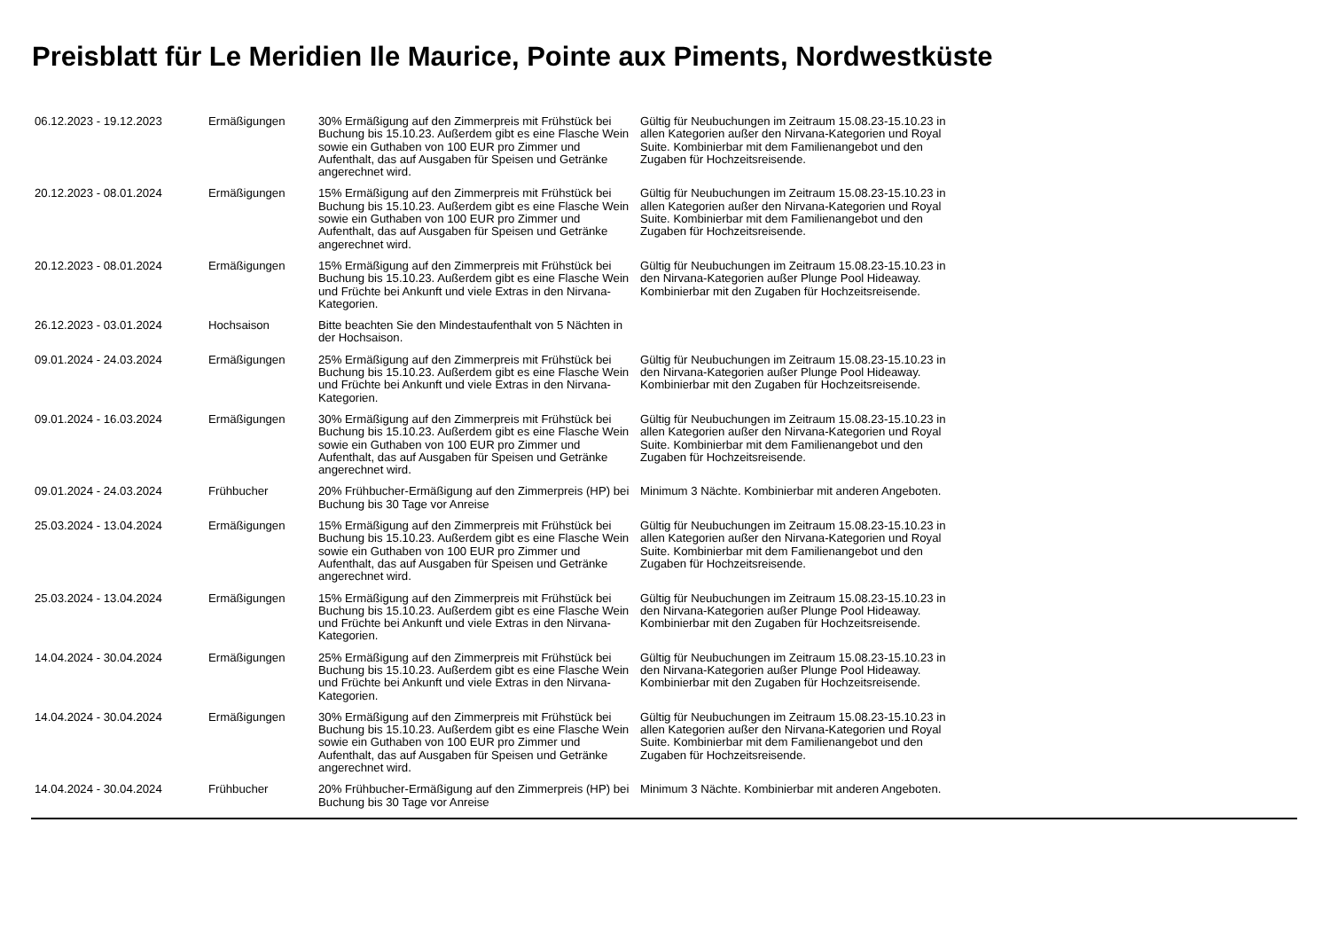Preisblatt für Le Meridien Ile Maurice, Pointe aux Piments, Nordwestküste
| 06.12.2023 - 19.12.2023 | Ermäßigungen | 30% Ermäßigung auf den Zimmerpreis mit Frühstück bei Buchung bis 15.10.23. Außerdem gibt es eine Flasche Wein sowie ein Guthaben von 100 EUR pro Zimmer und Aufenthalt, das auf Ausgaben für Speisen und Getränke angerechnet wird. | Gültig für Neubuchungen im Zeitraum 15.08.23-15.10.23 in allen Kategorien außer den Nirvana-Kategorien und Royal Suite. Kombinierbar mit dem Familienangebot und den Zugaben für Hochzeitsreisende. | |
| 20.12.2023 - 08.01.2024 | Ermäßigungen | 15% Ermäßigung auf den Zimmerpreis mit Frühstück bei Buchung bis 15.10.23. Außerdem gibt es eine Flasche Wein sowie ein Guthaben von 100 EUR pro Zimmer und Aufenthalt, das auf Ausgaben für Speisen und Getränke angerechnet wird. | Gültig für Neubuchungen im Zeitraum 15.08.23-15.10.23 in allen Kategorien außer den Nirvana-Kategorien und Royal Suite. Kombinierbar mit dem Familienangebot und den Zugaben für Hochzeitsreisende. | |
| 20.12.2023 - 08.01.2024 | Ermäßigungen | 15% Ermäßigung auf den Zimmerpreis mit Frühstück bei Buchung bis 15.10.23. Außerdem gibt es eine Flasche Wein und Früchte bei Ankunft und viele Extras in den Nirvana-Kategorien. | Gültig für Neubuchungen im Zeitraum 15.08.23-15.10.23 in den Nirvana-Kategorien außer Plunge Pool Hideaway. Kombinierbar mit den Zugaben für Hochzeitsreisende. | |
| 26.12.2023 - 03.01.2024 | Hochsaison | Bitte beachten Sie den Mindestaufenthalt von 5 Nächten in der Hochsaison. | | |
| 09.01.2024 - 24.03.2024 | Ermäßigungen | 25% Ermäßigung auf den Zimmerpreis mit Frühstück bei Buchung bis 15.10.23. Außerdem gibt es eine Flasche Wein und Früchte bei Ankunft und viele Extras in den Nirvana-Kategorien. | Gültig für Neubuchungen im Zeitraum 15.08.23-15.10.23 in den Nirvana-Kategorien außer Plunge Pool Hideaway. Kombinierbar mit den Zugaben für Hochzeitsreisende. | |
| 09.01.2024 - 16.03.2024 | Ermäßigungen | 30% Ermäßigung auf den Zimmerpreis mit Frühstück bei Buchung bis 15.10.23. Außerdem gibt es eine Flasche Wein sowie ein Guthaben von 100 EUR pro Zimmer und Aufenthalt, das auf Ausgaben für Speisen und Getränke angerechnet wird. | Gültig für Neubuchungen im Zeitraum 15.08.23-15.10.23 in allen Kategorien außer den Nirvana-Kategorien und Royal Suite. Kombinierbar mit dem Familienangebot und den Zugaben für Hochzeitsreisende. | |
| 09.01.2024 - 24.03.2024 | Frühbucher | 20% Frühbucher-Ermäßigung auf den Zimmerpreis (HP) bei Buchung bis 30 Tage vor Anreise | Minimum 3 Nächte. Kombinierbar mit anderen Angeboten. | |
| 25.03.2024 - 13.04.2024 | Ermäßigungen | 15% Ermäßigung auf den Zimmerpreis mit Frühstück bei Buchung bis 15.10.23. Außerdem gibt es eine Flasche Wein sowie ein Guthaben von 100 EUR pro Zimmer und Aufenthalt, das auf Ausgaben für Speisen und Getränke angerechnet wird. | Gültig für Neubuchungen im Zeitraum 15.08.23-15.10.23 in allen Kategorien außer den Nirvana-Kategorien und Royal Suite. Kombinierbar mit dem Familienangebot und den Zugaben für Hochzeitsreisende. | |
| 25.03.2024 - 13.04.2024 | Ermäßigungen | 15% Ermäßigung auf den Zimmerpreis mit Frühstück bei Buchung bis 15.10.23. Außerdem gibt es eine Flasche Wein und Früchte bei Ankunft und viele Extras in den Nirvana-Kategorien. | Gültig für Neubuchungen im Zeitraum 15.08.23-15.10.23 in den Nirvana-Kategorien außer Plunge Pool Hideaway. Kombinierbar mit den Zugaben für Hochzeitsreisende. | |
| 14.04.2024 - 30.04.2024 | Ermäßigungen | 25% Ermäßigung auf den Zimmerpreis mit Frühstück bei Buchung bis 15.10.23. Außerdem gibt es eine Flasche Wein und Früchte bei Ankunft und viele Extras in den Nirvana-Kategorien. | Gültig für Neubuchungen im Zeitraum 15.08.23-15.10.23 in den Nirvana-Kategorien außer Plunge Pool Hideaway. Kombinierbar mit den Zugaben für Hochzeitsreisende. | |
| 14.04.2024 - 30.04.2024 | Ermäßigungen | 30% Ermäßigung auf den Zimmerpreis mit Frühstück bei Buchung bis 15.10.23. Außerdem gibt es eine Flasche Wein sowie ein Guthaben von 100 EUR pro Zimmer und Aufenthalt, das auf Ausgaben für Speisen und Getränke angerechnet wird. | Gültig für Neubuchungen im Zeitraum 15.08.23-15.10.23 in allen Kategorien außer den Nirvana-Kategorien und Royal Suite. Kombinierbar mit dem Familienangebot und den Zugaben für Hochzeitsreisende. | |
| 14.04.2024 - 30.04.2024 | Frühbucher | 20% Frühbucher-Ermäßigung auf den Zimmerpreis (HP) bei Buchung bis 30 Tage vor Anreise | Minimum 3 Nächte. Kombinierbar mit anderen Angeboten. | |